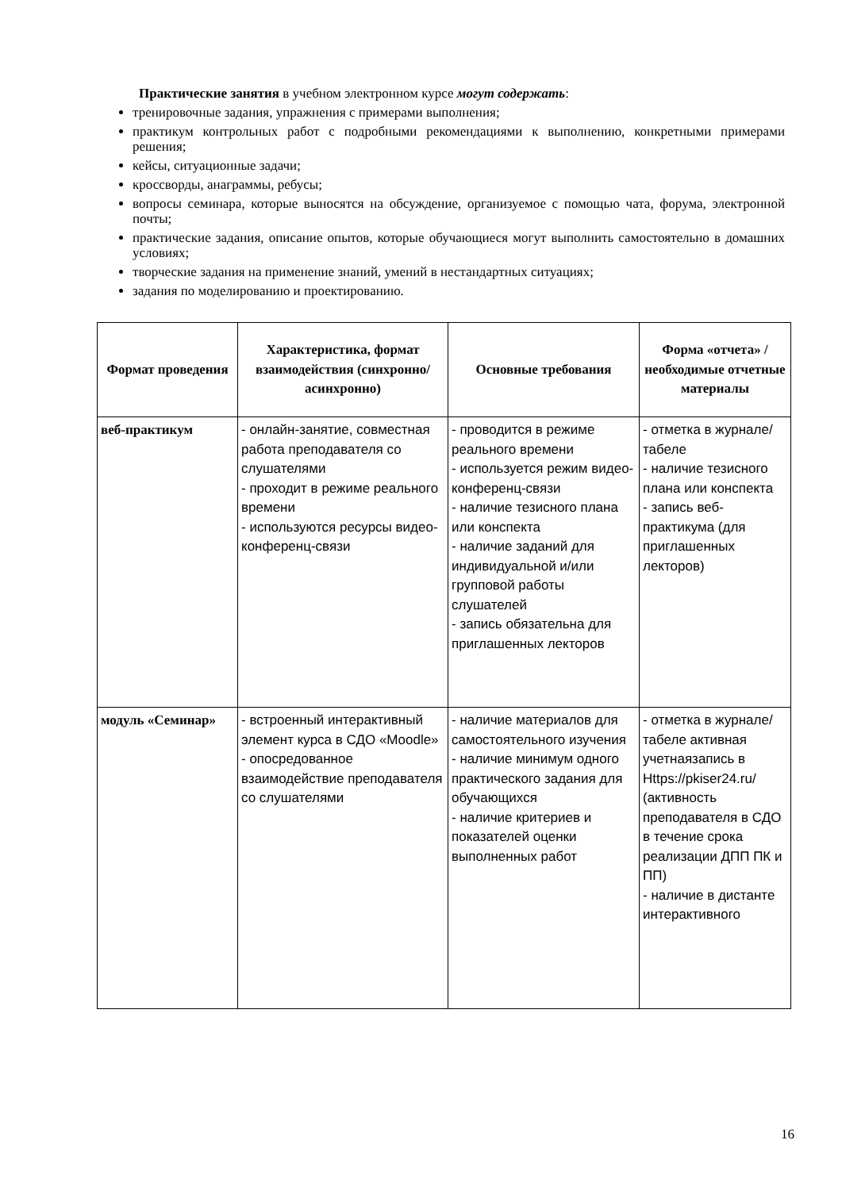Практические занятия в учебном электронном курсе могут содержать:
тренировочные задания, упражнения с примерами выполнения;
практикум контрольных работ с подробными рекомендациями к выполнению, конкретными примерами решения;
кейсы, ситуационные задачи;
кроссворды, анаграммы, ребусы;
вопросы семинара, которые выносятся на обсуждение, организуемое с помощью чата, форума, электронной почты;
практические задания, описание опытов, которые обучающиеся могут выполнить самостоятельно в домашних условиях;
творческие задания на применение знаний, умений в нестандартных ситуациях;
задания по моделированию и проектированию.
| Формат проведения | Характеристика, формат взаимодействия (синхронно/асинхронно) | Основные требования | Форма «отчета» / необходимые отчетные материалы |
| --- | --- | --- | --- |
| веб-практикум | - онлайн-занятие, совместная работа преподавателя со слушателями - проходит в режиме реального времени - используются ресурсы видео-конференц-связи | - проводится в режиме реального времени - используется режим видео-конференц-связи - наличие тезисного плана или конспекта - наличие заданий для индивидуальной и/или групповой работы слушателей - запись обязательна для приглашенных лекторов | - отметка в журнале/табеле - наличие тезисного плана или конспекта - запись веб-практикума (для приглашенных лекторов) |
| модуль «Семинар» | - встроенный интерактивный элемент курса в СДО «Moodle» - опосредованное взаимодействие преподавателя со слушателями | - наличие материалов для самостоятельного изучения - наличие минимум одного практического задания для обучающихся - наличие критериев и показателей оценки выполненных работ | - отметка в журнале/табеле активная учетнаязапись в Https://pkiser24.ru/ (активность преподавателя в СДО в течение срока реализации ДПП ПК и ПП) - наличие в дистанте интерактивного |
16